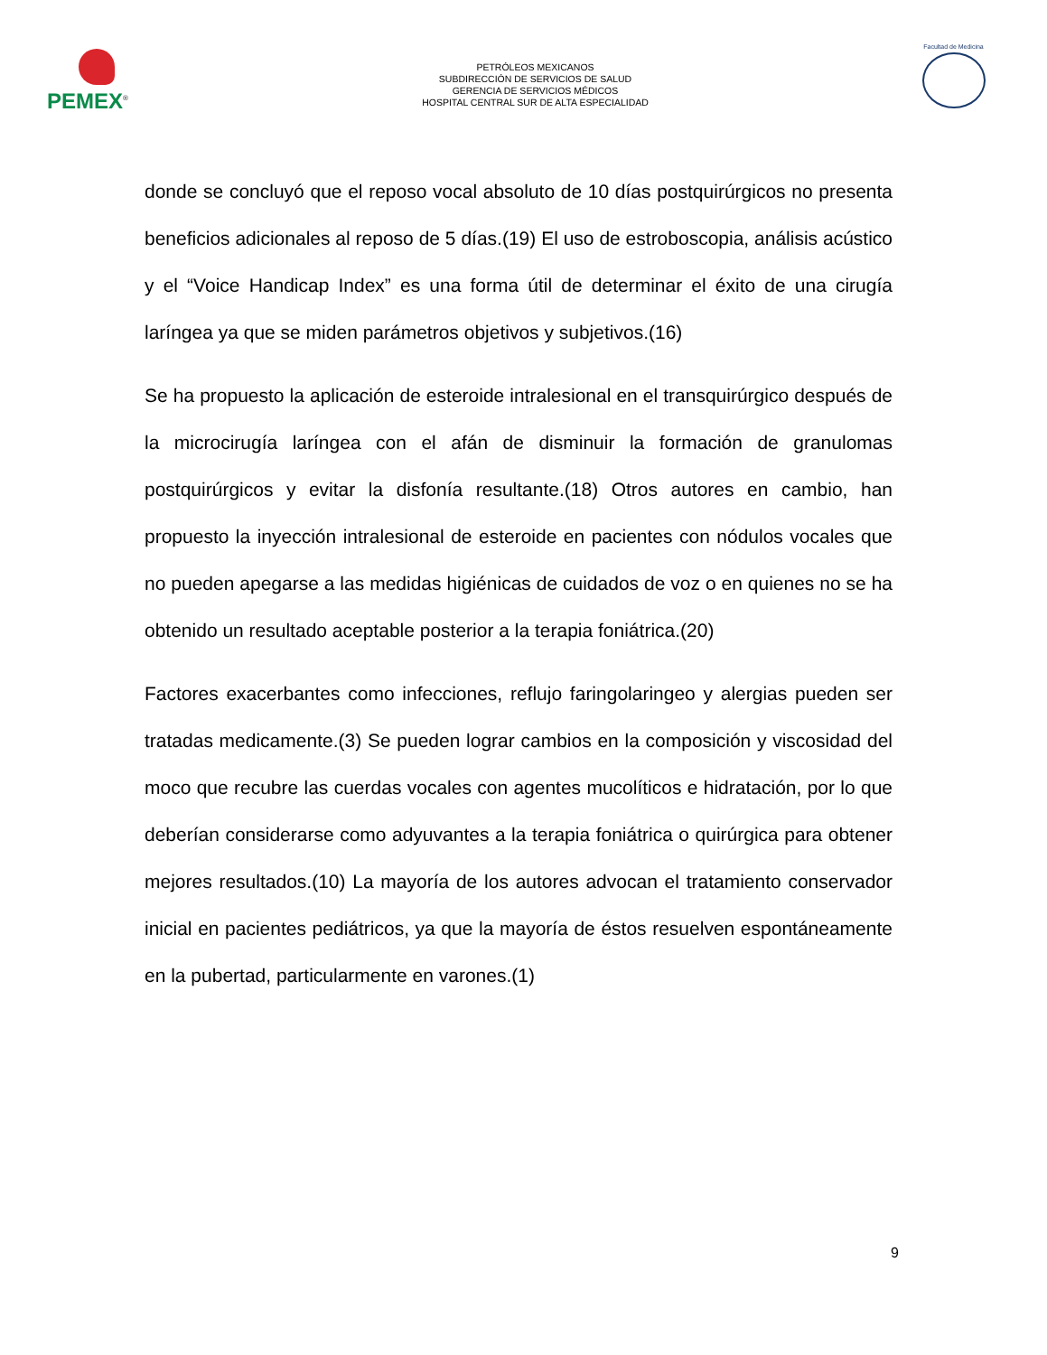PEMEX<sup>®</sup>
PETRÓLEOS MEXICANOS
SUBDIRECCIÓN DE SERVICIOS DE SALUD
GERENCIA DE SERVICIOS MÉDICOS
HOSPITAL CENTRAL SUR DE ALTA ESPECIALIDAD
Facultad de Medicina
donde se concluyó que el reposo vocal absoluto de 10 días postquirúrgicos no presenta beneficios adicionales al reposo de 5 días.(19) El uso de estroboscopia, análisis acústico y el “Voice Handicap Index” es una forma útil de determinar el éxito de una cirugía laríngea ya que se miden parámetros objetivos y subjetivos.(16)
Se ha propuesto la aplicación de esteroide intralesional en el transquirúrgico después de la microcirugía laríngea con el afán de disminuir la formación de granulomas postquirúrgicos y evitar la disfonía resultante.(18) Otros autores en cambio, han propuesto la inyección intralesional de esteroide en pacientes con nódulos vocales que no pueden apegarse a las medidas higiénicas de cuidados de voz o en quienes no se ha obtenido un resultado aceptable posterior a la terapia foniátrica.(20)
Factores exacerbantes como infecciones, reflujo faringolaringeo y alergias pueden ser tratadas medicamente.(3) Se pueden lograr cambios en la composición y viscosidad del moco que recubre las cuerdas vocales con agentes mucolíticos e hidratación, por lo que deberían considerarse como adyuvantes a la terapia foniátrica o quirúrgica para obtener mejores resultados.(10) La mayoría de los autores advocan el tratamiento conservador inicial en pacientes pediátricos, ya que la mayoría de éstos resuelven espontáneamente en la pubertad, particularmente en varones.(1)
9